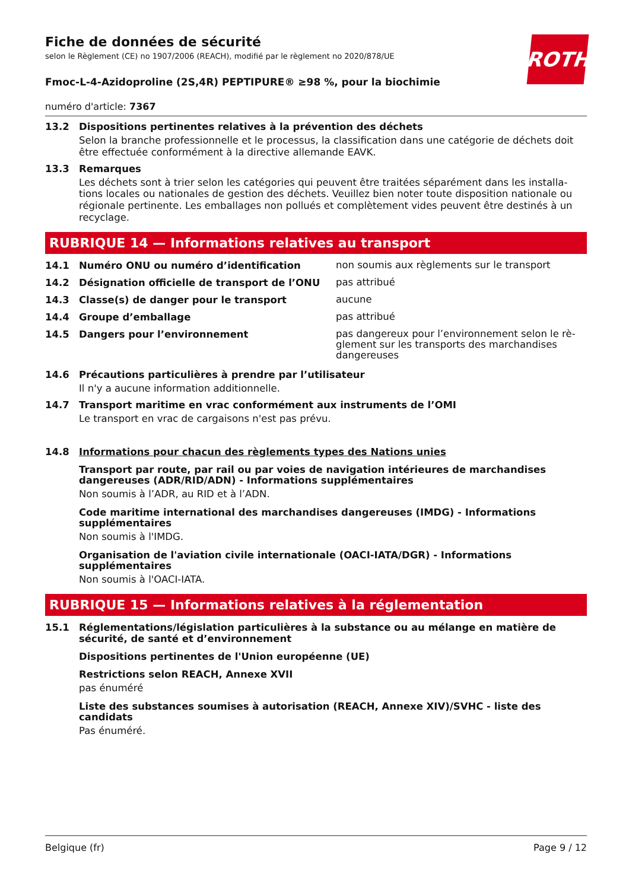ROTH
Fiche de données de sécurité
selon le Règlement (CE) no 1907/2006 (REACH), modifié par le règlement no 2020/878/UE
Fmoc-L-4-Azidoproline (2S,4R) PEPTIPURE® ≥98 %, pour la biochimie
numéro d'article: 7367
13.2 Dispositions pertinentes relatives à la prévention des déchets
Selon la branche professionnelle et le processus, la classification dans une catégorie de déchets doit être effectuée conformément à la directive allemande EAVK.
13.3 Remarques
Les déchets sont à trier selon les catégories qui peuvent être traitées séparément dans les installa-tions locales ou nationales de gestion des déchets. Veuillez bien noter toute disposition nationale ou régionale pertinente. Les emballages non pollués et complètement vides peuvent être destinés à un recyclage.
RUBRIQUE 14 — Informations relatives au transport
14.1 Numéro ONU ou numéro d’identification non soumis aux règlements sur le transport
14.2 Désignation officielle de transport de l’ONU pas attribué
14.3 Classe(s) de danger pour le transport aucune
14.4 Groupe d’emballage pas attribué
14.5 Dangers pour l’environnement pas dangereux pour l’environnement selon le rè-glement sur les transports des marchandises dangereuses
14.6 Précautions particulières à prendre par l’utilisateur
Il n'y a aucune information additionnelle.
14.7 Transport maritime en vrac conformément aux instruments de l’OMI
Le transport en vrac de cargaisons n'est pas prévu.
14.8 Informations pour chacun des règlements types des Nations unies
Transport par route, par rail ou par voies de navigation intérieures de marchandises dangereuses (ADR/RID/ADN) - Informations supplémentaires
Non soumis à l’ADR, au RID et à l’ADN.
Code maritime international des marchandises dangereuses (IMDG) - Informations supplémentaires
Non soumis à l'IMDG.
Organisation de l'aviation civile internationale (OACI-IATA/DGR) - Informations supplémentaires
Non soumis à l'OACI-IATA.
RUBRIQUE 15 — Informations relatives à la réglementation
15.1 Réglementations/législation particulières à la substance ou au mélange en matière de sécurité, de santé et d’environnement
Dispositions pertinentes de l'Union européenne (UE)
Restrictions selon REACH, Annexe XVII
pas énuméré
Liste des substances soumises à autorisation (REACH, Annexe XIV)/SVHC - liste des candidats
Pas énuméré.
Belgique (fr) Page 9 / 12